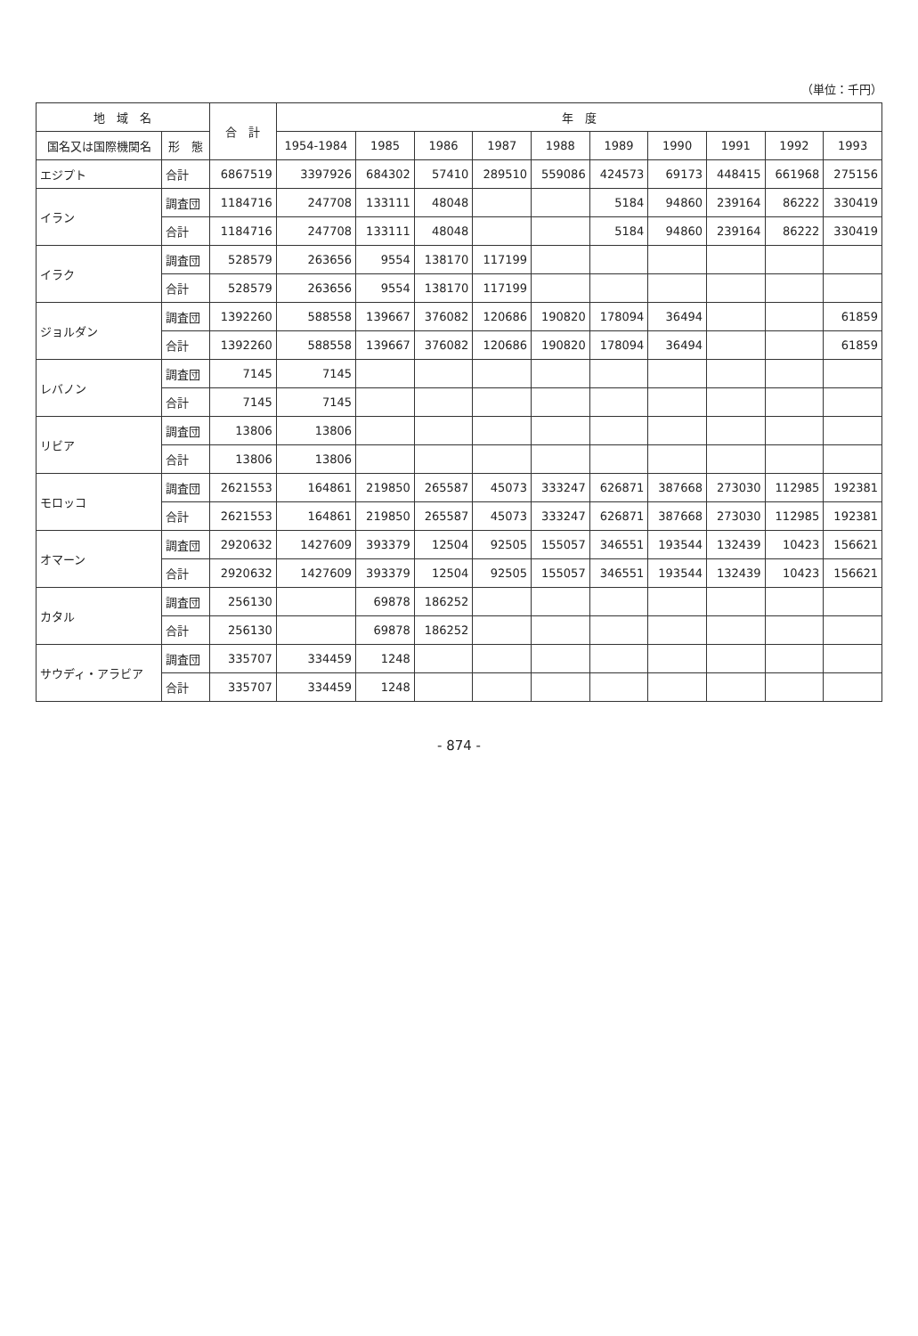（単位：千円）
| 地 域 名 | | 合 計 | 年 度 | | | | | | | | | |
| --- | --- | --- | --- | --- | --- | --- | --- | --- | --- | --- | --- | --- |
| 国名又は国際機関名 | 形 態 | | 1954-1984 | 1985 | 1986 | 1987 | 1988 | 1989 | 1990 | 1991 | 1992 | 1993 |
| エジプト | 合計 | 6867519 | 3397926 | 684302 | 57410 | 289510 | 559086 | 424573 | 69173 | 448415 | 661968 | 275156 |
| イラン | 調査団 | 1184716 | 247708 | 133111 | 48048 | | | 5184 | 94860 | 239164 | 86222 | 330419 |
| | 合計 | 1184716 | 247708 | 133111 | 48048 | | | 5184 | 94860 | 239164 | 86222 | 330419 |
| イラク | 調査団 | 528579 | 263656 | 9554 | 138170 | 117199 | | | | | | |
| | 合計 | 528579 | 263656 | 9554 | 138170 | 117199 | | | | | | |
| ジョルダン | 調査団 | 1392260 | 588558 | 139667 | 376082 | 120686 | 190820 | 178094 | 36494 | | | 61859 |
| | 合計 | 1392260 | 588558 | 139667 | 376082 | 120686 | 190820 | 178094 | 36494 | | | 61859 |
| レバノン | 調査団 | 7145 | 7145 | | | | | | | | | |
| | 合計 | 7145 | 7145 | | | | | | | | | |
| リビア | 調査団 | 13806 | 13806 | | | | | | | | | |
| | 合計 | 13806 | 13806 | | | | | | | | | |
| モロッコ | 調査団 | 2621553 | 164861 | 219850 | 265587 | 45073 | 333247 | 626871 | 387668 | 273030 | 112985 | 192381 |
| | 合計 | 2621553 | 164861 | 219850 | 265587 | 45073 | 333247 | 626871 | 387668 | 273030 | 112985 | 192381 |
| オマーン | 調査団 | 2920632 | 1427609 | 393379 | 12504 | 92505 | 155057 | 346551 | 193544 | 132439 | 10423 | 156621 |
| | 合計 | 2920632 | 1427609 | 393379 | 12504 | 92505 | 155057 | 346551 | 193544 | 132439 | 10423 | 156621 |
| カタル | 調査団 | 256130 | | 69878 | 186252 | | | | | | | |
| | 合計 | 256130 | | 69878 | 186252 | | | | | | | |
| サウディ・アラビア | 調査団 | 335707 | 334459 | 1248 | | | | | | | | |
| | 合計 | 335707 | 334459 | 1248 | | | | | | | | |
- 874 -